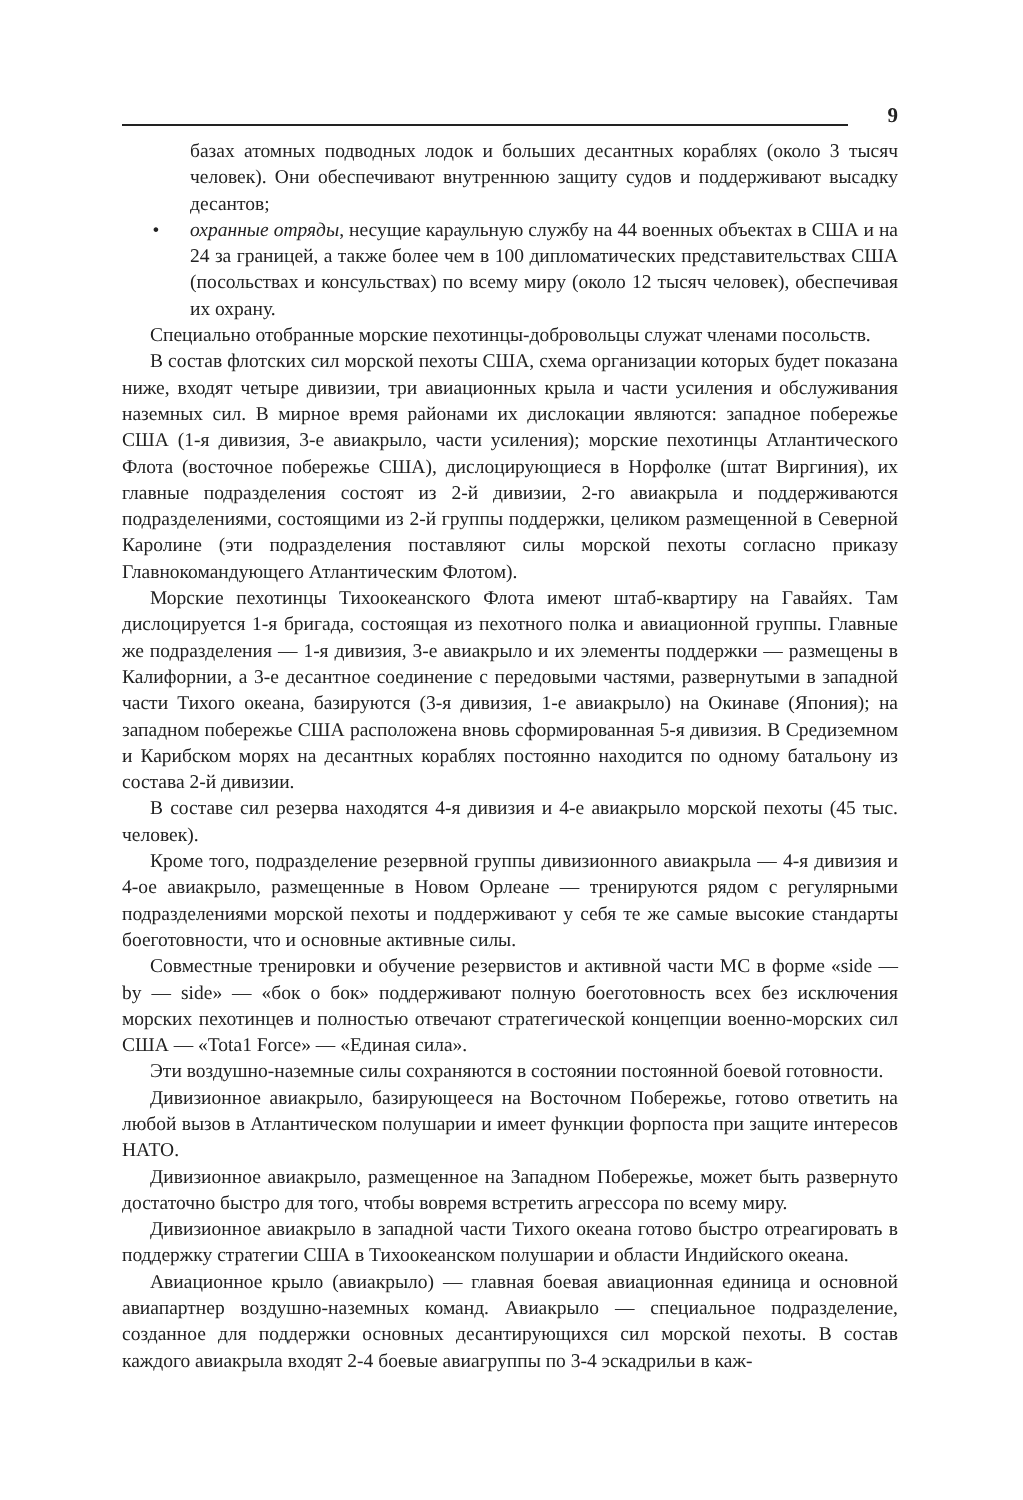9
базах атомных подводных лодок и больших десантных кораблях (около 3 тысяч человек). Они обеспечивают внутреннюю защиту судов и поддерживают высадку десантов;
• охранные отряды, несущие караульную службу на 44 военных объектах в США и на 24 за границей, а также более чем в 100 дипломатических представительствах США (посольствах и консульствах) по всему миру (около 12 тысяч человек), обеспечивая их охрану.
Специально отобранные морские пехотинцы-добровольцы служат членами посольств.
В состав флотских сил морской пехоты США, схема организации которых будет показана ниже, входят четыре дивизии, три авиационных крыла и части усиления и обслуживания наземных сил. В мирное время районами их дислокации являются: западное побережье США (1-я дивизия, 3-е авиакрыло, части усиления); морские пехотинцы Атлантического Флота (восточное побережье США), дислоцирующиеся в Норфолке (штат Виргиния), их главные подразделения состоят из 2-й дивизии, 2-го авиакрыла и поддерживаются подразделениями, состоящими из 2-й группы поддержки, целиком размещенной в Северной Каролине (эти подразделения поставляют силы морской пехоты согласно приказу Главнокомандующего Атлантическим Флотом).
Морские пехотинцы Тихоокеанского Флота имеют штаб-квартиру на Гавайях. Там дислоцируется 1-я бригада, состоящая из пехотного полка и авиационной группы. Главные же подразделения — 1-я дивизия, 3-е авиакрыло и их элементы поддержки — размещены в Калифорнии, а 3-е десантное соединение с передовыми частями, развернутыми в западной части Тихого океана, базируются (3-я дивизия, 1-е авиакрыло) на Окинаве (Япония); на западном побережье США расположена вновь сформированная 5-я дивизия. В Средиземном и Карибском морях на десантных кораблях постоянно находится по одному батальону из состава 2-й дивизии.
В составе сил резерва находятся 4-я дивизия и 4-е авиакрыло морской пехоты (45 тыс. человек).
Кроме того, подразделение резервной группы дивизионного авиакрыла — 4-я дивизия и 4-ое авиакрыло, размещенные в Новом Орлеане — тренируются рядом с регулярными подразделениями морской пехоты и поддерживают у себя те же самые высокие стандарты боеготовности, что и основные активные силы.
Совместные тренировки и обучение резервистов и активной части МС в форме «side — by — side» — «бок о бок» поддерживают полную боеготовность всех без исключения морских пехотинцев и полностью отвечают стратегической концепции военно-морских сил США — «Tota1 Force» — «Единая сила».
Эти воздушно-наземные силы сохраняются в состоянии постоянной боевой готовности.
Дивизионное авиакрыло, базирующееся на Восточном Побережье, готово ответить на любой вызов в Атлантическом полушарии и имеет функции форпоста при защите интересов НАТО.
Дивизионное авиакрыло, размещенное на Западном Побережье, может быть развернуто достаточно быстро для того, чтобы вовремя встретить агрессора по всему миру.
Дивизионное авиакрыло в западной части Тихого океана готово быстро отреагировать в поддержку стратегии США в Тихоокеанском полушарии и области Индийского океана.
Авиационное крыло (авиакрыло) — главная боевая авиационная единица и основной авиапартнер воздушно-наземных команд. Авиакрыло — специальное подразделение, созданное для поддержки основных десантирующихся сил морской пехоты. В состав каждого авиакрыла входят 2-4 боевые авиагруппы по 3-4 эскадрильи в каж-